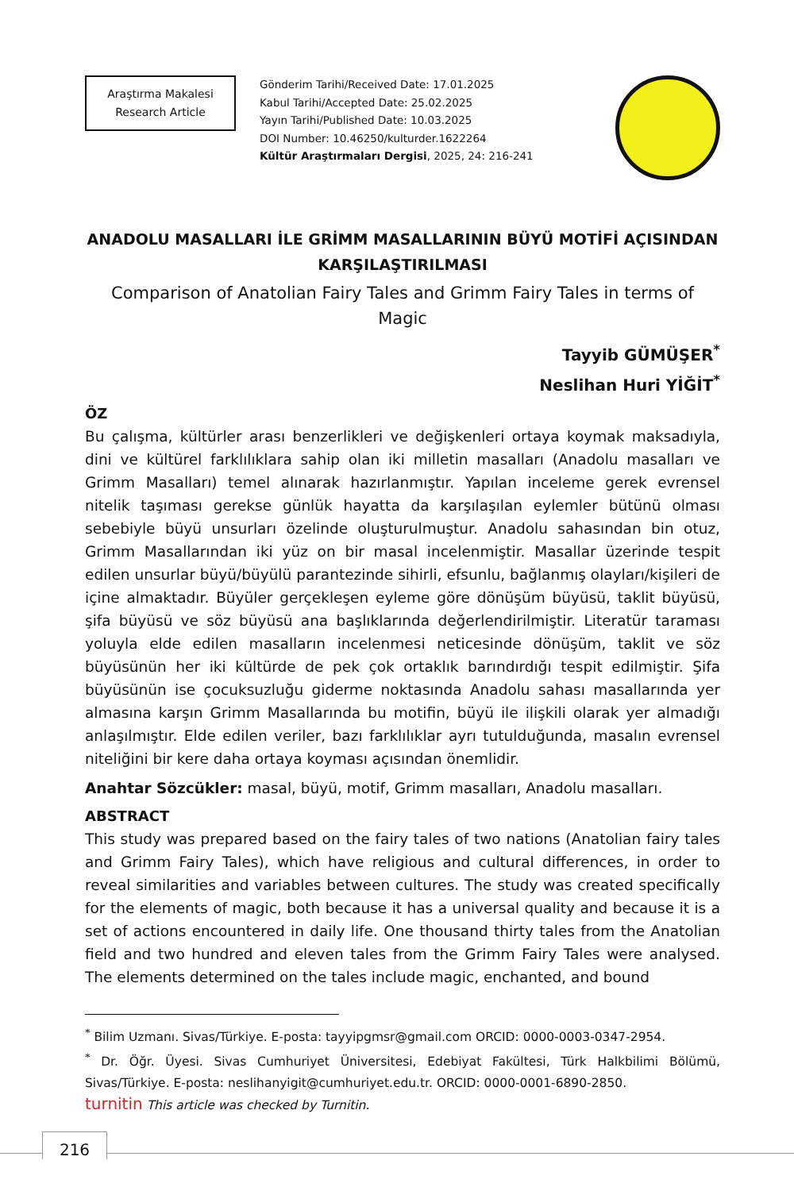Araştırma Makalesi
Research Article
Gönderim Tarihi/Received Date: 17.01.2025
Kabul Tarihi/Accepted Date: 25.02.2025
Yayın Tarihi/Published Date: 10.03.2025
DOI Number: 10.46250/kulturder.1622264
Kültür Araştırmaları Dergisi, 2025, 24: 216-241
ANADOLU MASALLARI İLE GRİMM MASALLARININ BÜYÜ MOTİFİ AÇISINDAN KARŞILAŞTIRILMASI
Comparison of Anatolian Fairy Tales and Grimm Fairy Tales in terms of Magic
Tayyib GÜMÜŞER<sup>*</sup>
Neslihan Huri YİĞİT<sup>*</sup>
ÖZ
Bu çalışma, kültürler arası benzerlikleri ve değişkenleri ortaya koymak maksadıyla, dini ve kültürel farklılıklara sahip olan iki milletin masalları (Anadolu masalları ve Grimm Masalları) temel alınarak hazırlanmıştır. Yapılan inceleme gerek evrensel nitelik taşıması gerekse günlük hayatta da karşılaşılan eylemler bütünü olması sebebiyle büyü unsurları özelinde oluşturulmuştur. Anadolu sahasından bin otuz, Grimm Masallarından iki yüz on bir masal incelenmiştir. Masallar üzerinde tespit edilen unsurlar büyü/büyülü parantezinde sihirli, efsunlu, bağlanmış olayları/kişileri de içine almaktadır. Büyüler gerçekleşen eyleme göre dönüşüm büyüsü, taklit büyüsü, şifa büyüsü ve söz büyüsü ana başlıklarında değerlendirilmiştir. Literatür taraması yoluyla elde edilen masalların incelenmesi neticesinde dönüşüm, taklit ve söz büyüsünün her iki kültürde de pek çok ortaklık barındırdığı tespit edilmiştir. Şifa büyüsünün ise çocuksuzluğu giderme noktasında Anadolu sahası masallarında yer almasına karşın Grimm Masallarında bu motifin, büyü ile ilişkili olarak yer almadığı anlaşılmıştır. Elde edilen veriler, bazı farklılıklar ayrı tutulduğunda, masalın evrensel niteliğini bir kere daha ortaya koyması açısından önemlidir.
Anahtar Sözcükler: masal, büyü, motif, Grimm masalları, Anadolu masalları.
ABSTRACT
This study was prepared based on the fairy tales of two nations (Anatolian fairy tales and Grimm Fairy Tales), which have religious and cultural differences, in order to reveal similarities and variables between cultures. The study was created specifically for the elements of magic, both because it has a universal quality and because it is a set of actions encountered in daily life. One thousand thirty tales from the Anatolian field and two hundred and eleven tales from the Grimm Fairy Tales were analysed. The elements determined on the tales include magic, enchanted, and bound
<sup>*</sup> Bilim Uzmanı. Sivas/Türkiye. E-posta: tayyipgmsr@gmail.com ORCID: 0000-0003-0347-2954.
<sup>*</sup> Dr. Öğr. Üyesi. Sivas Cumhuriyet Üniversitesi, Edebiyat Fakültesi, Türk Halkbilimi Bölümü, Sivas/Türkiye. E-posta: neslihanyigit@cumhuriyet.edu.tr. ORCID: 0000-0001-6890-2850.
turnitin This article was checked by Turnitin.
216